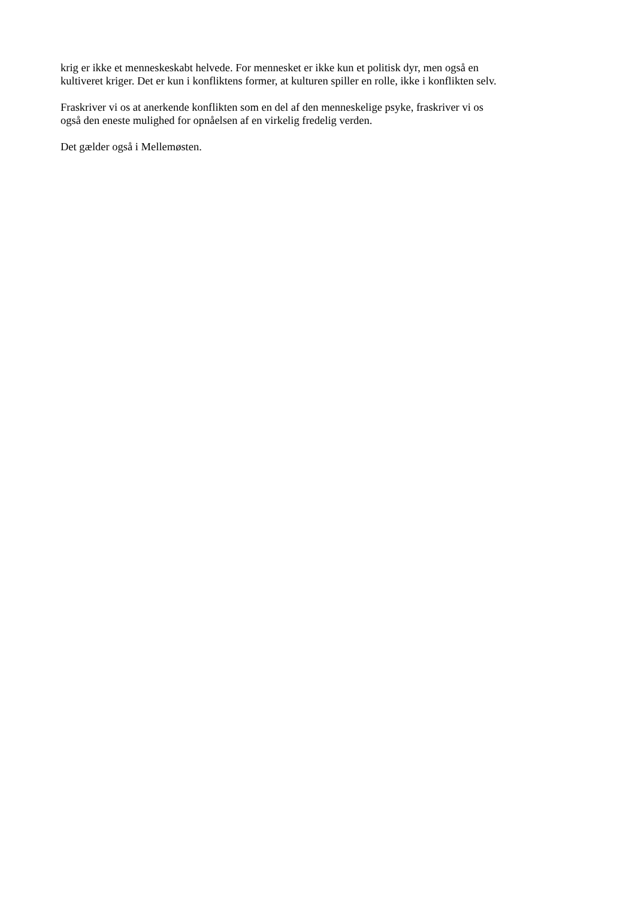krig er ikke et menneskeskabt helvede. For mennesket er ikke kun et politisk dyr, men også en
kultiveret kriger. Det er kun i konfliktens former, at kulturen spiller en rolle, ikke i konflikten selv.
Fraskriver vi os at anerkende konflikten som en del af den menneskelige psyke, fraskriver vi os
også den eneste mulighed for opnåelsen af en virkelig fredelig verden.
Det gælder også i Mellemøsten.